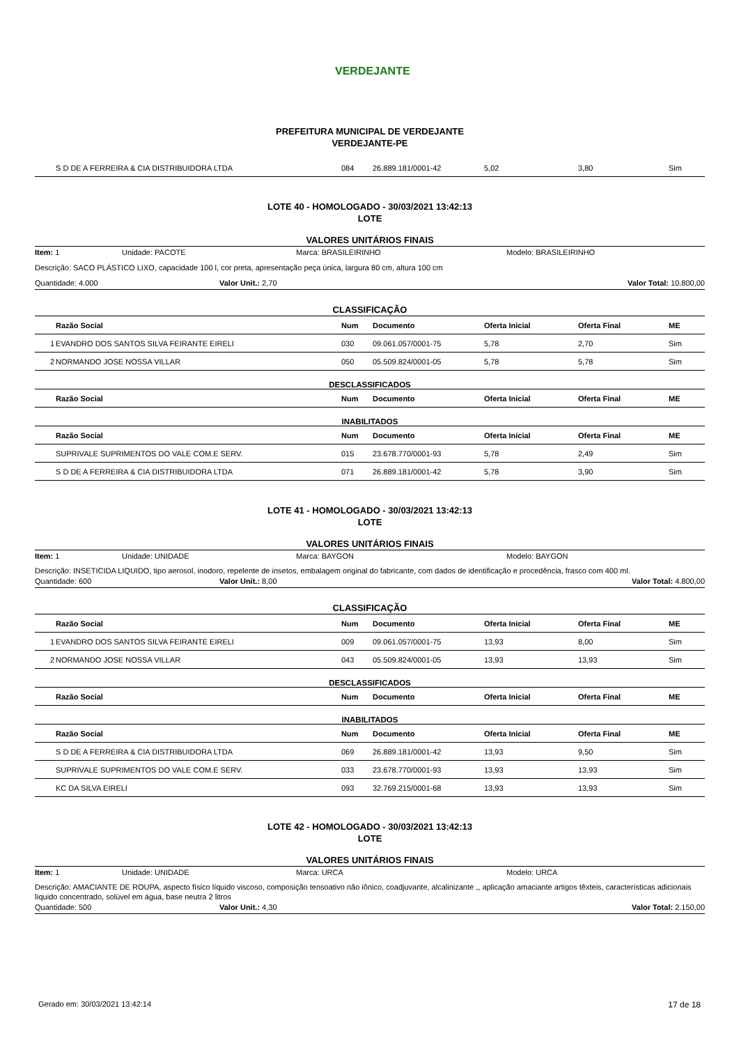VERDEJANTE
PREFEITURA MUNICIPAL DE VERDEJANTE
VERDEJANTE-PE
| | S D DE A FERREIRA & CIA DISTRIBUIDORA LTDA | 084 | 26.889.181/0001-42 | 5,02 | 3,80 | Sim |
LOTE 40 - HOMOLOGADO - 30/03/2021 13:42:13
LOTE
VALORES UNITÁRIOS FINAIS
Item: 1 Unidade: PACOTE Marca: BRASILEIRINHO Modelo: BRASILEIRINHO
Descrição: SACO PLÁSTICO LIXO, capacidade 100 l, cor preta, apresentação peça única, largura 80 cm, altura 100 cm
Quantidade: 4.000 Valor Unit.: 2,70 Valor Total: 10.800,00
CLASSIFICAÇÃO
| | Razão Social | Num | Documento | Oferta Inicial | Oferta Final | ME |
| --- | --- | --- | --- | --- | --- | --- |
| 1 | EVANDRO DOS SANTOS SILVA FEIRANTE EIRELI | 030 | 09.061.057/0001-75 | 5,78 | 2,70 | Sim |
| 2 | NORMANDO JOSE NOSSA VILLAR | 050 | 05.509.824/0001-05 | 5,78 | 5,78 | Sim |
| DESCLASSIFICADOS | | | | | | |
| | Razão Social | Num | Documento | Oferta Inicial | Oferta Final | ME |
| INABILITADOS | | | | | | |
| | Razão Social | Num | Documento | Oferta Inicial | Oferta Final | ME |
| | SUPRIVALE SUPRIMENTOS DO VALE COM.E SERV. | 015 | 23.678.770/0001-93 | 5,78 | 2,49 | Sim |
| | S D DE A FERREIRA & CIA DISTRIBUIDORA LTDA | 071 | 26.889.181/0001-42 | 5,78 | 3,90 | Sim |
LOTE 41 - HOMOLOGADO - 30/03/2021 13:42:13
LOTE
VALORES UNITÁRIOS FINAIS
Item: 1 Unidade: UNIDADE Marca: BAYGON Modelo: BAYGON
Descrição: INSETICIDA LIQUIDO, tipo aerosol, inodoro, repelente de insetos, embalagem original do fabricante, com dados de identificação e procedência, frasco com 400 ml.
Quantidade: 600 Valor Unit.: 8,00 Valor Total: 4.800,00
CLASSIFICAÇÃO
| | Razão Social | Num | Documento | Oferta Inicial | Oferta Final | ME |
| --- | --- | --- | --- | --- | --- | --- |
| 1 | EVANDRO DOS SANTOS SILVA FEIRANTE EIRELI | 009 | 09.061.057/0001-75 | 13,93 | 8,00 | Sim |
| 2 | NORMANDO JOSE NOSSA VILLAR | 043 | 05.509.824/0001-05 | 13,93 | 13,93 | Sim |
| DESCLASSIFICADOS | | | | | | |
| | Razão Social | Num | Documento | Oferta Inicial | Oferta Final | ME |
| INABILITADOS | | | | | | |
| | Razão Social | Num | Documento | Oferta Inicial | Oferta Final | ME |
| | S D DE A FERREIRA & CIA DISTRIBUIDORA LTDA | 069 | 26.889.181/0001-42 | 13,93 | 9,50 | Sim |
| | SUPRIVALE SUPRIMENTOS DO VALE COM.E SERV. | 033 | 23.678.770/0001-93 | 13,93 | 13,93 | Sim |
| | KC DA SILVA EIRELI | 093 | 32.769.215/0001-68 | 13,93 | 13,93 | Sim |
LOTE 42 - HOMOLOGADO - 30/03/2021 13:42:13
LOTE
VALORES UNITÁRIOS FINAIS
Item: 1 Unidade: UNIDADE Marca: URCA Modelo: URCA
Descrição: AMACIANTE DE ROUPA, aspecto físico líquido viscoso, composição tensoativo não iônico, coadjuvante, alcalinizante ,, aplicação amaciante artigos têxteis, características adicionais líquido concentrado, solúvel em água, base neutra 2 litros
Quantidade: 500 Valor Unit.: 4,30 Valor Total: 2.150,00
Gerado em: 30/03/2021 13:42:14 17 de 18